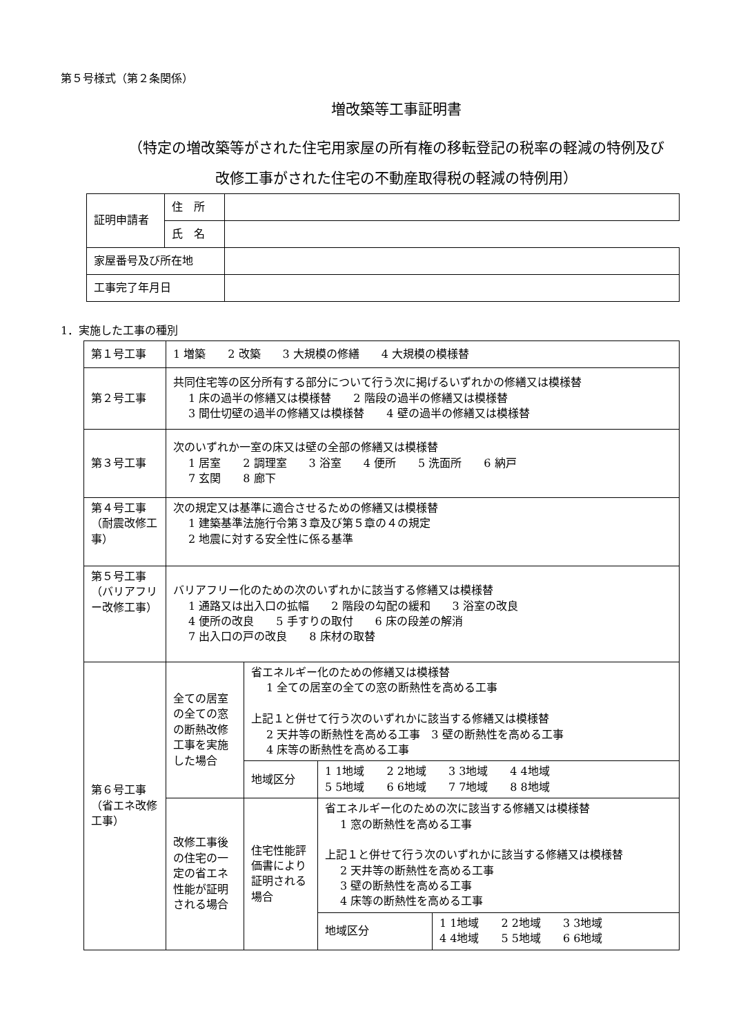第５号様式（第２条関係）
増改築等工事証明書
（特定の増改築等がされた住宅用家屋の所有権の移転登記の税率の軽減の特例及び
改修工事がされた住宅の不動産取得税の軽減の特例用）
| 証明申請者 | 住 所 | |
| | 氏 名 | |
| 家屋番号及び所在地 | | |
| 工事完了年月日 | | |
1．実施した工事の種別
| 第１号工事 | 1 増築 2 改築 3 大規模の修繕 4 大規模の模様替 | | | |
| 第２号工事 | 共同住宅等の区分所有する部分について行う次に掲げるいずれかの修繕又は模様替 1 床の過半の修繕又は模様替 2 階段の過半の修繕又は模様替 3 間仕切壁の過半の修繕又は模様替 4 壁の過半の修繕又は模様替 | | | |
| 第３号工事 | 次のいずれか一室の床又は壁の全部の修繕又は模様替 1 居室 2 調理室 3 浴室 4 便所 5 洗面所 6 納戸 7 玄関 8 廊下 | | | |
| 第４号工事（耐震改修工事） | 次の規定又は基準に適合させるための修繕又は模様替 1 建築基準法施行令第３章及び第５章の４の規定 2 地震に対する安全性に係る基準 | | | |
| 第５号工事（バリアフリー改修工事） | バリアフリー化のための次のいずれかに該当する修繕又は模様替 1 通路又は出入口の拡幅 2 階段の勾配の緩和 3 浴室の改良 4 便所の改良 5 手すりの取付 6 床の段差の解消 7 出入口の戸の改良 8 床材の取替 | | | |
| 第６号工事（省エネ改修工事） | 全ての居室の全ての窓の断熱改修工事を実施した場合 | 省エネルギー化のための修繕又は模様替 1 全ての居室の全ての窓の断熱性を高める工事 上記１と併せて行う次のいずれかに該当する修繕又は模様替 2 天井等の断熱性を高める工事 3 壁の断熱性を高める工事 4 床等の断熱性を高める工事 | | |
| | | 地域区分 | 1 1地域 2 2地域 3 3地域 4 4地域 5 5地域 6 6地域 7 7地域 8 8地域 | |
| | 改修工事後の住宅の一定の省エネ性能が証明される場合 | 住宅性能評価書により証明される場合 | 省エネルギー化のための次に該当する修繕又は模様替 1 窓の断熱性を高める工事 上記１と併せて行う次のいずれかに該当する修繕又は模様替 2 天井等の断熱性を高める工事 3 壁の断熱性を高める工事 4 床等の断熱性を高める工事 | |
| | | | 地域区分 | 1 1地域 2 2地域 3 3地域 4 4地域 5 5地域 6 6地域 |